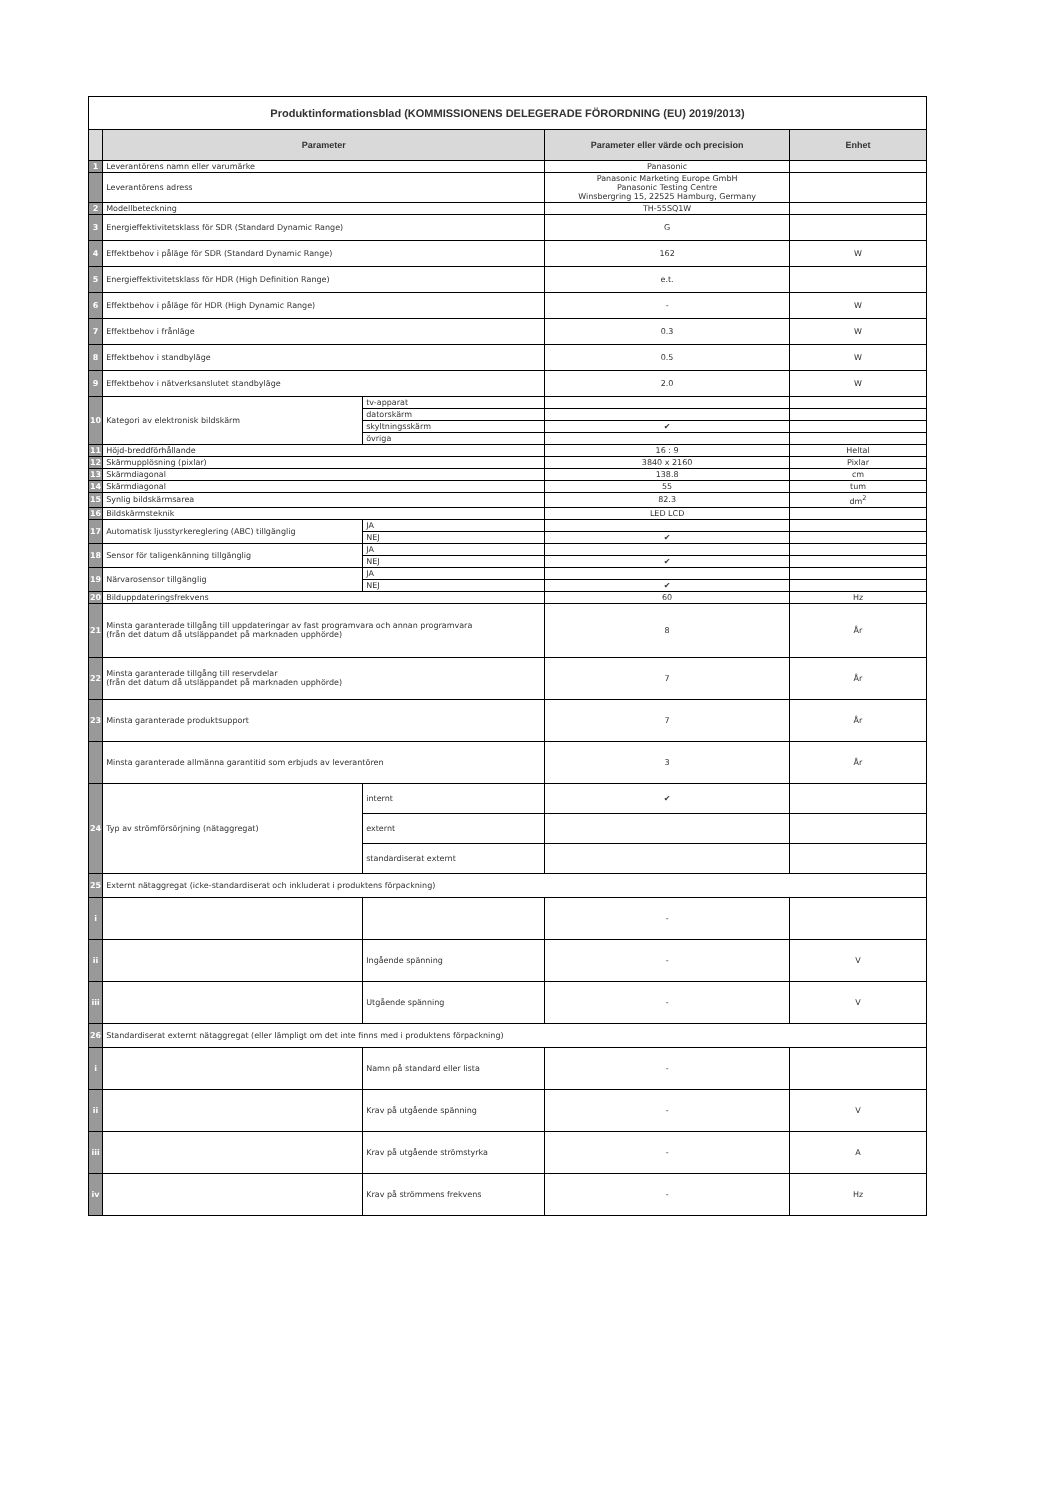| Produktinformationsblad (KOMMISSIONENS DELEGERADE FÖRORDNING (EU) 2019/2013) | | | | |
| | Parameter | | Parameter eller värde och precision | Enhet |
| 1 | Leverantörens namn eller varumärke | | Panasonic | |
| | Leverantörens adress | | Panasonic Marketing Europe GmbH Panasonic Testing Centre Winsbergring 15, 22525 Hamburg, Germany | |
| 2 | Modellbeteckning | | TH-55SQ1W | |
| 3 | Energieffektivitetsklass för SDR (Standard Dynamic Range) | | G | |
| 4 | Effektbehov i påläge för SDR (Standard Dynamic Range) | | 162 | W |
| 5 | Energieffektivitetsklass för HDR (High Definition Range) | | e.t. | |
| 6 | Effektbehov i påläge för HDR (High Dynamic Range) | | - | W |
| 7 | Effektbehov i frånläge | | 0.3 | W |
| 8 | Effektbehov i standbyläge | | 0.5 | W |
| 9 | Effektbehov i nätverksanslutet standbyläge | | 2.0 | W |
| 10 | Kategori av elektronisk bildskärm | tv-apparat | | |
| | | datorskärm | | |
| | | skyltningsskärm | ✔ | |
| | | övriga | | |
| 11 | Höjd-breddförhållande | | 16 : 9 | Heltal |
| 12 | Skärmupplösning (pixlar) | | 3840 x 2160 | Pixlar |
| 13 | Skärmdiagonal | | 138.8 | cm |
| 14 | Skärmdiagonal | | 55 | tum |
| 15 | Synlig bildskärmsarea | | 82.3 | dm<sup>2</sup> |
| 16 | Bildskärmsteknik | | LED LCD | |
| 17 | Automatisk ljusstyrkereglering (ABC) tillgänglig | JA | | |
| | | NEJ | ✔ | |
| 18 | Sensor för taligenkänning tillgänglig | JA | | |
| | | NEJ | ✔ | |
| 19 | Närvarosensor tillgänglig | JA | | |
| | | NEJ | ✔ | |
| 20 | Bilduppdateringsfrekvens | | 60 | Hz |
| 21 | Minsta garanterade tillgång till uppdateringar av fast programvara och annan programvara (från det datum då utsläppandet på marknaden upphörde) | | 8 | År |
| 22 | Minsta garanterade tillgång till reservdelar (från det datum då utsläppandet på marknaden upphörde) | | 7 | År |
| 23 | Minsta garanterade produktsupport | | 7 | År |
| | Minsta garanterade allmänna garantitid som erbjuds av leverantören | | 3 | År |
| 24 | Typ av strömförsörjning (nätaggregat) | internt | ✔ | |
| | | externt | | |
| | | standardiserat externt | | |
| 25 | Externt nätaggregat (icke-standardiserat och inkluderat i produktens förpackning) | | | |
| i | | | - | |
| ii | | Ingående spänning | - | V |
| iii | | Utgående spänning | - | V |
| 26 | Standardiserat externt nätaggregat (eller lämpligt om det inte finns med i produktens förpackning) | | | |
| i | | Namn på standard eller lista | - | |
| ii | | Krav på utgående spänning | - | V |
| iii | | Krav på utgående strömstyrka | - | A |
| iv | | Krav på strömmens frekvens | - | Hz |